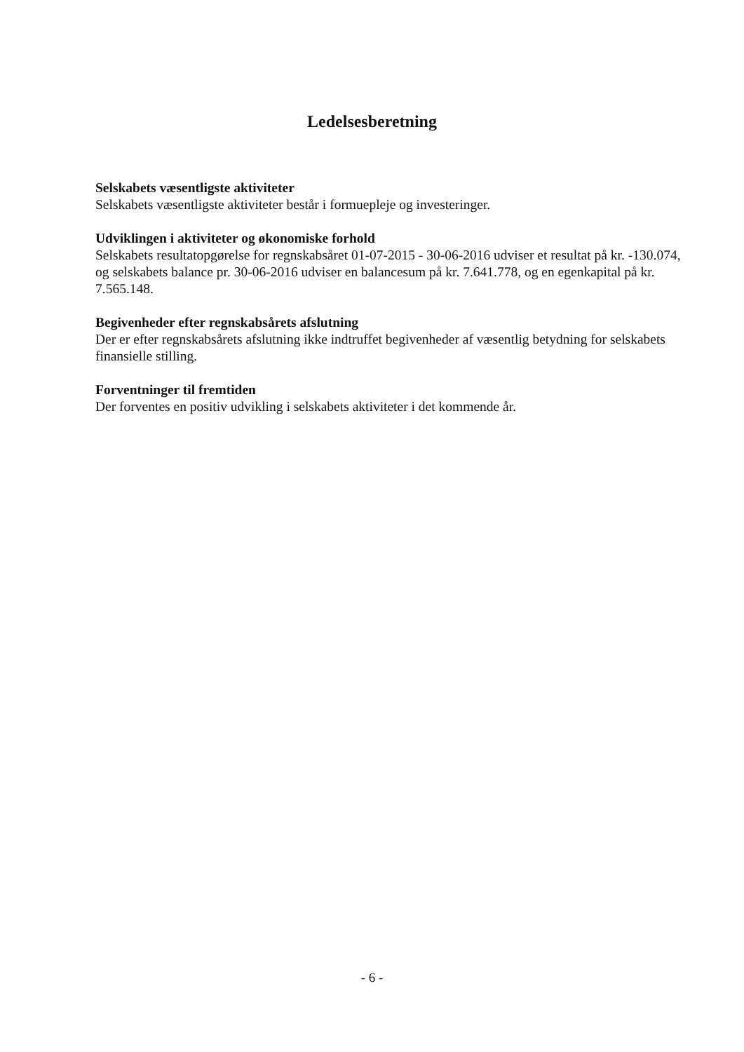Ledelsesberetning
Selskabets væsentligste aktiviteter
Selskabets væsentligste aktiviteter består i formuepleje og investeringer.
Udviklingen i aktiviteter og økonomiske forhold
Selskabets resultatopgørelse for regnskabsåret 01-07-2015 - 30-06-2016 udviser et resultat på kr. -130.074, og selskabets balance pr. 30-06-2016 udviser en balancesum på kr. 7.641.778, og en egenkapital på kr. 7.565.148.
Begivenheder efter regnskabsårets afslutning
Der er efter regnskabsårets afslutning ikke indtruffet begivenheder af væsentlig betydning for selskabets finansielle stilling.
Forventninger til fremtiden
Der forventes en positiv udvikling i selskabets aktiviteter i det kommende år.
- 6 -